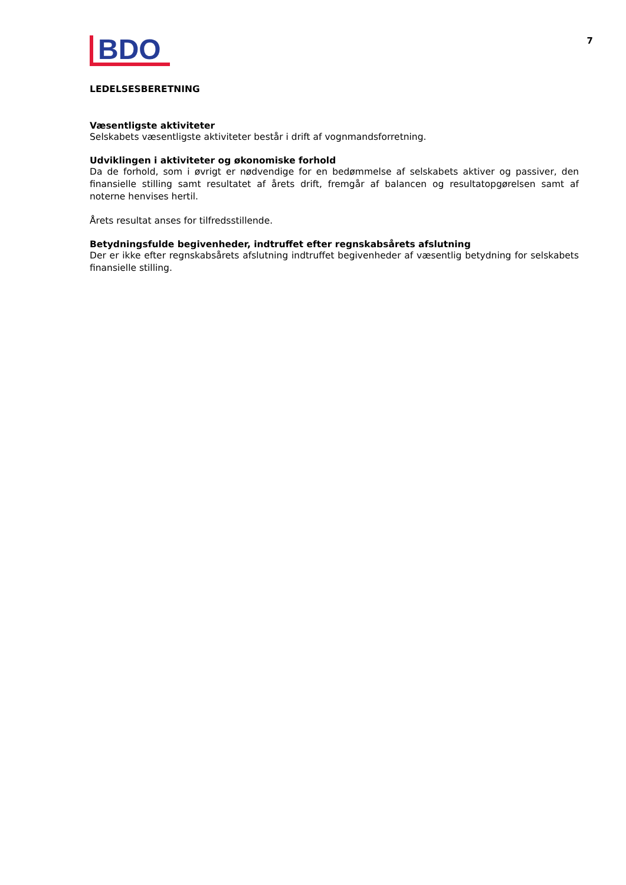BDO
7
LEDELSESBERETNING
Væsentligste aktiviteter
Selskabets væsentligste aktiviteter består i drift af vognmandsforretning.
Udviklingen i aktiviteter og økonomiske forhold
Da de forhold, som i øvrigt er nødvendige for en bedømmelse af selskabets aktiver og passiver, den finansielle stilling samt resultatet af årets drift, fremgår af balancen og resultatopgørelsen samt af noterne henvises hertil.
Årets resultat anses for tilfredsstillende.
Betydningsfulde begivenheder, indtruffet efter regnskabsårets afslutning
Der er ikke efter regnskabsårets afslutning indtruffet begivenheder af væsentlig betydning for selskabets finansielle stilling.